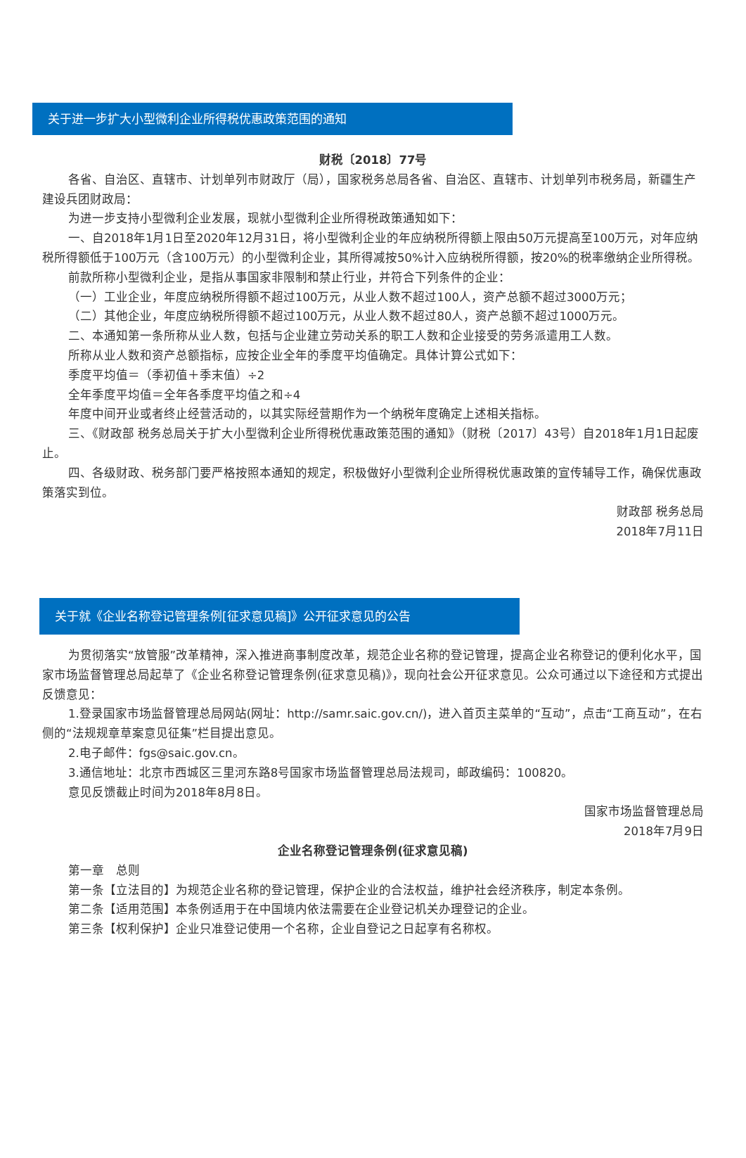关于进一步扩大小型微利企业所得税优惠政策范围的通知
财税〔2018〕77号
各省、自治区、直辖市、计划单列市财政厅（局），国家税务总局各省、自治区、直辖市、计划单列市税务局，新疆生产建设兵团财政局：
为进一步支持小型微利企业发展，现就小型微利企业所得税政策通知如下：
一、自2018年1月1日至2020年12月31日，将小型微利企业的年应纳税所得额上限由50万元提高至100万元，对年应纳税所得额低于100万元（含100万元）的小型微利企业，其所得减按50%计入应纳税所得额，按20%的税率缴纳企业所得税。
前款所称小型微利企业，是指从事国家非限制和禁止行业，并符合下列条件的企业：
（一）工业企业，年度应纳税所得额不超过100万元，从业人数不超过100人，资产总额不超过3000万元；
（二）其他企业，年度应纳税所得额不超过100万元，从业人数不超过80人，资产总额不超过1000万元。
二、本通知第一条所称从业人数，包括与企业建立劳动关系的职工人数和企业接受的劳务派遣用工人数。
所称从业人数和资产总额指标，应按企业全年的季度平均值确定。具体计算公式如下：
季度平均值＝（季初值＋季末值）÷2
全年季度平均值＝全年各季度平均值之和÷4
年度中间开业或者终止经营活动的，以其实际经营期作为一个纳税年度确定上述相关指标。
三、《财政部 税务总局关于扩大小型微利企业所得税优惠政策范围的通知》（财税〔2017〕43号）自2018年1月1日起废止。
四、各级财政、税务部门要严格按照本通知的规定，积极做好小型微利企业所得税优惠政策的宣传辅导工作，确保优惠政策落实到位。
财政部 税务总局
2018年7月11日
关于就《企业名称登记管理条例[征求意见稿]》公开征求意见的公告
为贯彻落实“放管服”改革精神，深入推进商事制度改革，规范企业名称的登记管理，提高企业名称登记的便利化水平，国家市场监督管理总局起草了《企业名称登记管理条例(征求意见稿)》，现向社会公开征求意见。公众可通过以下途径和方式提出反馈意见：
1.登录国家市场监督管理总局网站(网址：http://samr.saic.gov.cn/)，进入首页主菜单的“互动”，点击“工商互动”，在右侧的“法规规章草案意见征集”栏目提出意见。
2.电子邮件：fgs@saic.gov.cn。
3.通信地址：北京市西城区三里河东路8号国家市场监督管理总局法规司，邮政编码：100820。
意见反馈截止时间为2018年8月8日。
国家市场监督管理总局
2018年7月9日
企业名称登记管理条例(征求意见稿)
第一章　总则
第一条【立法目的】为规范企业名称的登记管理，保护企业的合法权益，维护社会经济秩序，制定本条例。
第二条【适用范围】本条例适用于在中国境内依法需要在企业登记机关办理登记的企业。
第三条【权利保护】企业只准登记使用一个名称，企业自登记之日起享有名称权。